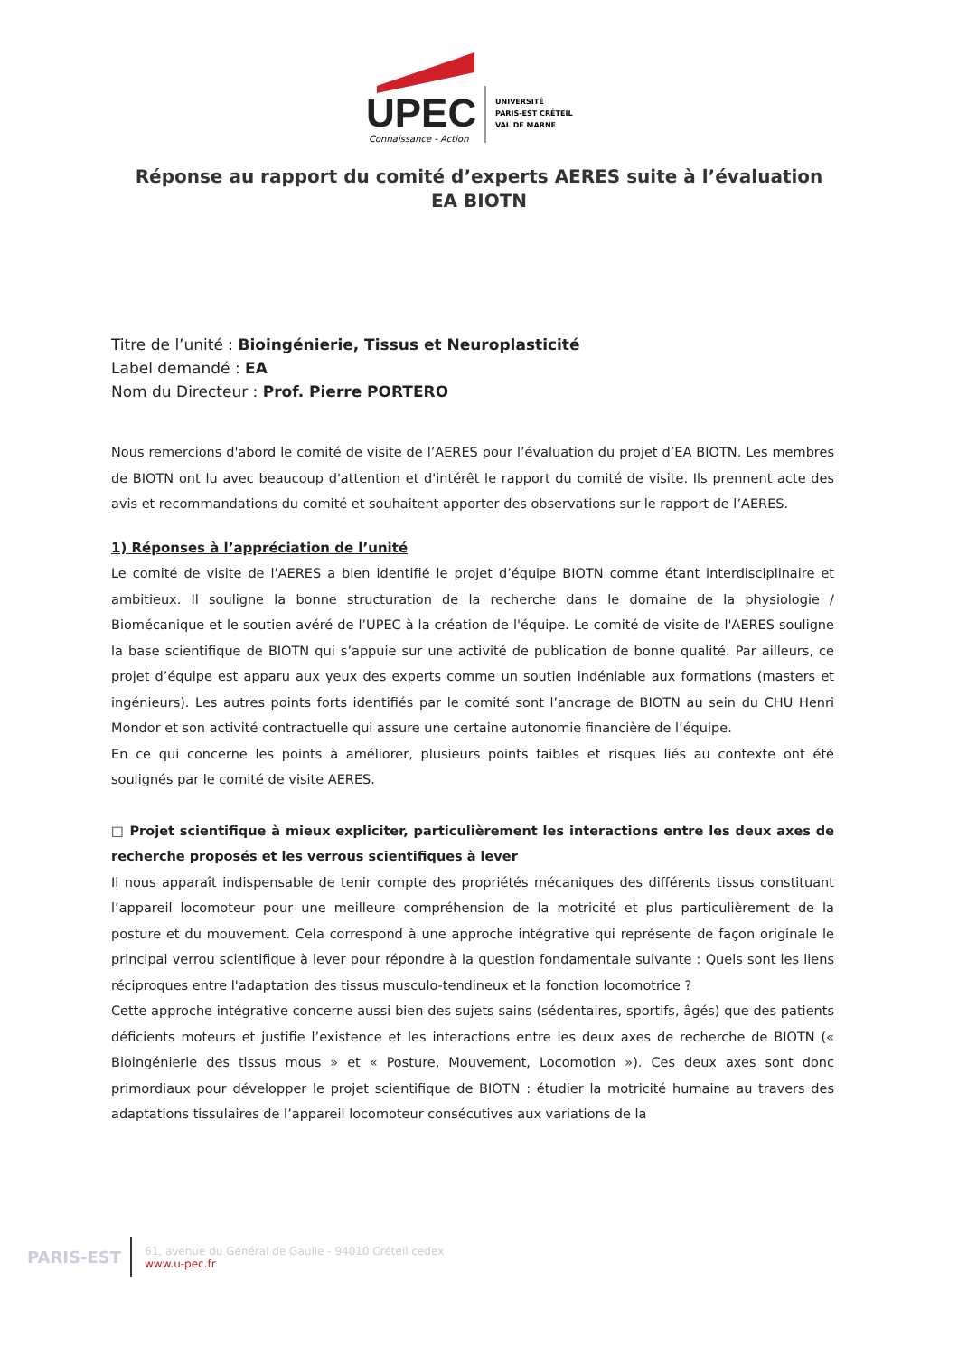UPEC
UNIVERSITÉ
PARIS-EST CRÉTEIL
VAL DE MARNE
Connaissance - Action
Réponse au rapport du comité d’experts AERES suite à l’évaluation
EA BIOTN
Titre de l’unité : Bioingénierie, Tissus et Neuroplasticité
Label demandé : EA
Nom du Directeur : Prof. Pierre PORTERO
Nous remercions d'abord le comité de visite de l’AERES pour l’évaluation du projet d’EA BIOTN. Les membres de BIOTN ont lu avec beaucoup d'attention et d'intérêt le rapport du comité de visite. Ils prennent acte des avis et recommandations du comité et souhaitent apporter des observations sur le rapport de l’AERES.
1) Réponses à l’appréciation de l’unité
Le comité de visite de l'AERES a bien identifié le projet d’équipe BIOTN comme étant interdisciplinaire et ambitieux. Il souligne la bonne structuration de la recherche dans le domaine de la physiologie / Biomécanique et le soutien avéré de l’UPEC à la création de l'équipe. Le comité de visite de l'AERES souligne la base scientifique de BIOTN qui s’appuie sur une activité de publication de bonne qualité. Par ailleurs, ce projet d’équipe est apparu aux yeux des experts comme un soutien indéniable aux formations (masters et ingénieurs). Les autres points forts identifiés par le comité sont l’ancrage de BIOTN au sein du CHU Henri Mondor et son activité contractuelle qui assure une certaine autonomie financière de l’équipe.
En ce qui concerne les points à améliorer, plusieurs points faibles et risques liés au contexte ont été soulignés par le comité de visite AERES.
□ Projet scientifique à mieux expliciter, particulièrement les interactions entre les deux axes de recherche proposés et les verrous scientifiques à lever
Il nous apparaît indispensable de tenir compte des propriétés mécaniques des différents tissus constituant l’appareil locomoteur pour une meilleure compréhension de la motricité et plus particulièrement de la posture et du mouvement. Cela correspond à une approche intégrative qui représente de façon originale le principal verrou scientifique à lever pour répondre à la question fondamentale suivante : Quels sont les liens réciproques entre l'adaptation des tissus musculo-tendineux et la fonction locomotrice ?
Cette approche intégrative concerne aussi bien des sujets sains (sédentaires, sportifs, âgés) que des patients déficients moteurs et justifie l’existence et les interactions entre les deux axes de recherche de BIOTN (« Bioingénierie des tissus mous » et « Posture, Mouvement, Locomotion »). Ces deux axes sont donc primordiaux pour développer le projet scientifique de BIOTN : étudier la motricité humaine au travers des adaptations tissulaires de l’appareil locomoteur consécutives aux variations de la
PARIS-EST
61, avenue du Général de Gaulle - 94010 Créteil cedex
www.u-pec.fr